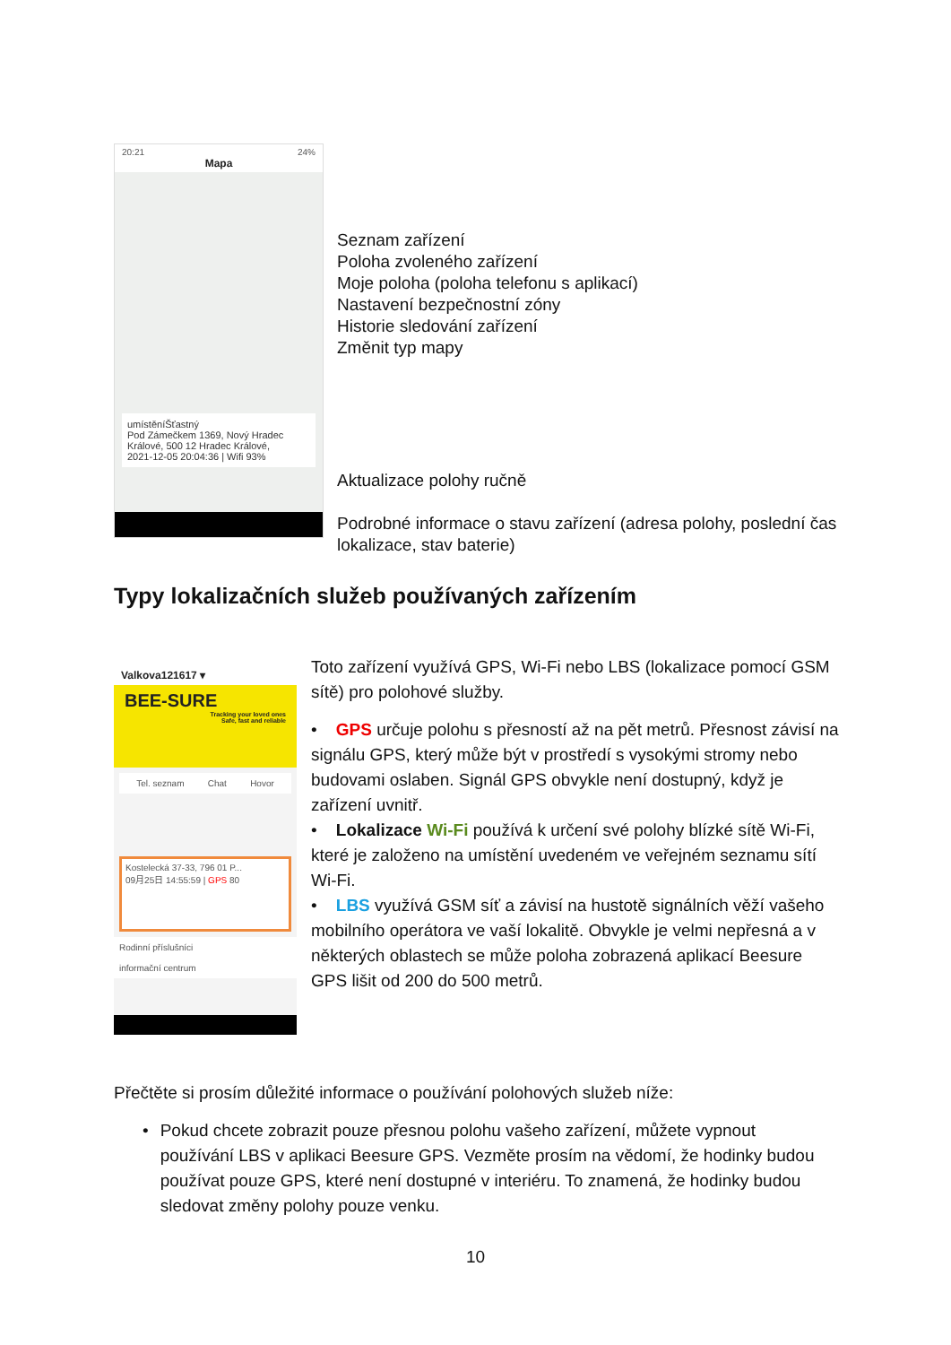20:21 24%
Mapa
umístěníŠťastný
Pod Zámečkem 1369, Nový Hradec Králové, 500 12 Hradec Králové,
2021-12-05 20:04:36 | Wifi 93%
Seznam zařízení
Poloha zvoleného zařízení
Moje poloha (poloha telefonu s aplikací)
Nastavení bezpečnostní zóny
Historie sledování zařízení
Změnit typ mapy
Aktualizace polohy ručně
Podrobné informace o stavu zařízení (adresa polohy, poslední čas
lokalizace, stav baterie)
Typy lokalizačních služeb používaných zařízením
Valkova121617 ▾
BEE-SURE
Tracking your loved ones
Safe, fast and reliable
Tel. seznam Chat Hovor
Kostelecká 37-33, 796 01 P...
09月25日 14:55:59 | GPS 80
Rodinní příslušníci
informační centrum
Toto zařízení využívá GPS, Wi-Fi nebo LBS (lokalizace pomocí GSM sítě) pro polohové služby.
• GPS určuje polohu s přesností až na pět metrů. Přesnost závisí na signálu GPS, který může být v prostředí s vysokými stromy nebo budovami oslaben. Signál GPS obvykle není dostupný, když je zařízení uvnitř.
• Lokalizace Wi-Fi používá k určení své polohy blízké sítě Wi-Fi, které je založeno na umístění uvedeném ve veřejném seznamu sítí Wi-Fi.
• LBS využívá GSM síť a závisí na hustotě signálních věží vašeho mobilního operátora ve vaší lokalitě. Obvykle je velmi nepřesná a v některých oblastech se může poloha zobrazená aplikací Beesure GPS lišit od 200 do 500 metrů.
Přečtěte si prosím důležité informace o používání polohových služeb níže:
• Pokud chcete zobrazit pouze přesnou polohu vašeho zařízení, můžete vypnout používání LBS v aplikaci Beesure GPS. Vezměte prosím na vědomí, že hodinky budou používat pouze GPS, které není dostupné v interiéru. To znamená, že hodinky budou sledovat změny polohy pouze venku.
10